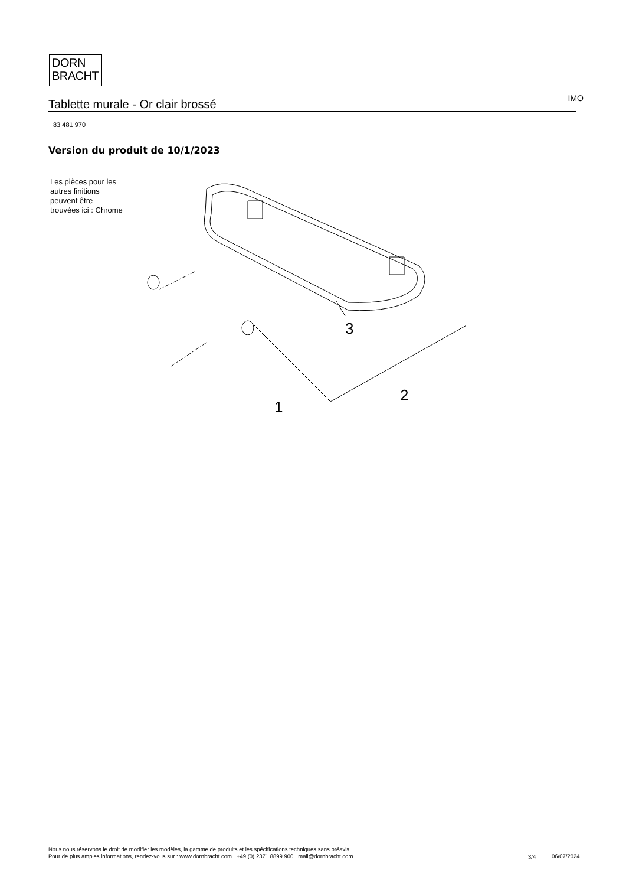DORN
BRACHT
Tablette murale - Or clair brossé IMO
83 481 970
Version du produit de 10/1/2023
Les pièces pour les
autres finitions
peuvent être
trouvées ici : Chrome
3
2
1
Nous nous réservons le droit de modifier les modèles, la gamme de produits et les spécifications techniques sans préavis.
Pour de plus amples informations, rendez-vous sur : www.dornbracht.com +49 (0) 2371 8899 900 mail@dornbracht.com
3/4 06/07/2024